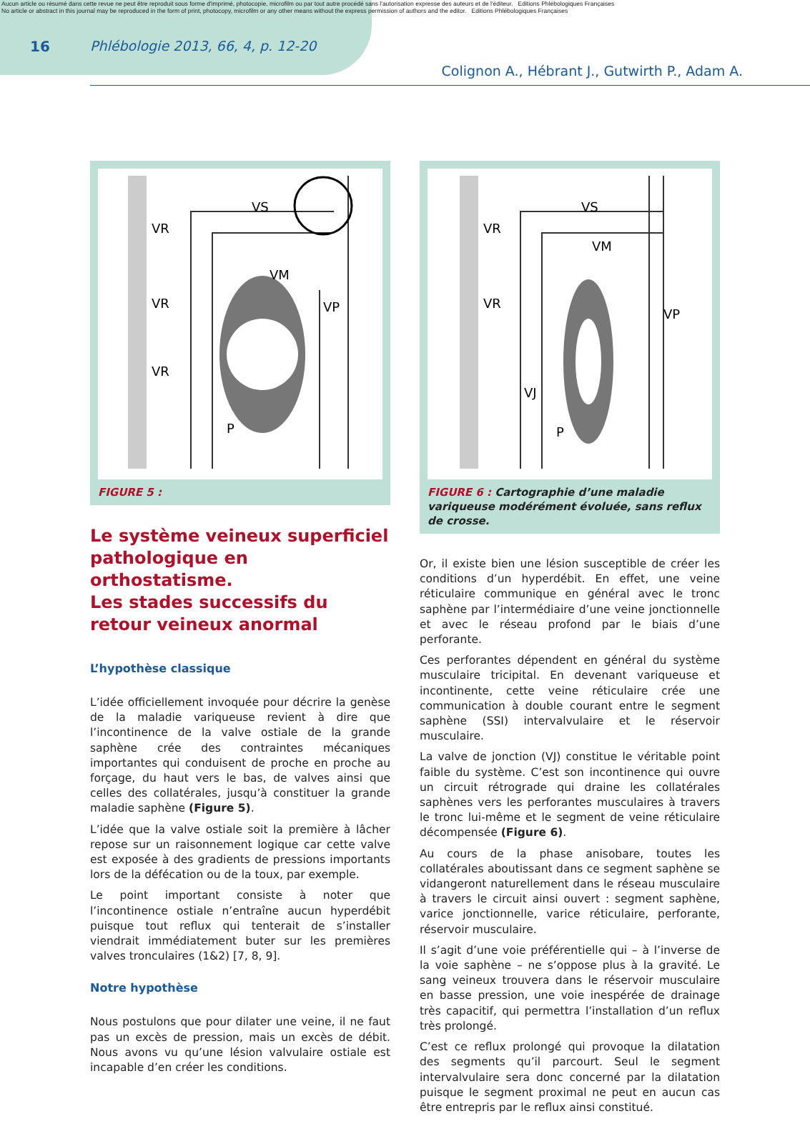Aucun article ou résumé dans cette revue ne peut être reproduit sous forme d'imprimé, photocopie, microfilm ou par tout autre procédé sans l'autorisation expresse des auteurs et de l'éditeur. Editions Phlébologiques Françaises
No article or abstract in this journal may be reproduced in the form of print, photocopy, microfilm or any other means without the express permission of authors and the editor. Editions Phlébologiques Françaises
16 Phlébologie 2013, 66, 4, p. 12-20
Colignon A., Hébrant J., Gutwirth P., Adam A.
VS
VR
VR
VR
VM
VP
P
FIGURE 5 :
Le système veineux superficiel pathologique en orthostatisme.
Les stades successifs du retour veineux anormal
L’hypothèse classique
L’idée officiellement invoquée pour décrire la genèse de la maladie variqueuse revient à dire que l’incontinence de la valve ostiale de la grande saphène crée des contraintes mécaniques importantes qui conduisent de proche en proche au forçage, du haut vers le bas, de valves ainsi que celles des collatérales, jusqu’à constituer la grande maladie saphène (Figure 5).
L’idée que la valve ostiale soit la première à lâcher repose sur un raisonnement logique car cette valve est exposée à des gradients de pressions importants lors de la défécation ou de la toux, par exemple.
Le point important consiste à noter que l’incontinence ostiale n’entraîne aucun hyperdébit puisque tout reflux qui tenterait de s’installer viendrait immédiatement buter sur les premières valves tronculaires (1&2) [7, 8, 9].
Notre hypothèse
Nous postulons que pour dilater une veine, il ne faut pas un excès de pression, mais un excès de débit. Nous avons vu qu’une lésion valvulaire ostiale est incapable d’en créer les conditions.
VS
VR
VR
VM
VP
VJ
P
FIGURE 6 : Cartographie d’une maladie variqueuse modérément évoluée, sans reflux de crosse.
Or, il existe bien une lésion susceptible de créer les conditions d’un hyperdébit. En effet, une veine réticulaire communique en général avec le tronc saphène par l’intermédiaire d’une veine jonctionnelle et avec le réseau profond par le biais d’une perforante.
Ces perforantes dépendent en général du système musculaire tricipital. En devenant variqueuse et incontinente, cette veine réticulaire crée une communication à double courant entre le segment saphène (SSI) intervalvulaire et le réservoir musculaire.
La valve de jonction (VJ) constitue le véritable point faible du système. C’est son incontinence qui ouvre un circuit rétrograde qui draine les collatérales saphènes vers les perforantes musculaires à travers le tronc lui-même et le segment de veine réticulaire décompensée (Figure 6).
Au cours de la phase anisobare, toutes les collatérales aboutissant dans ce segment saphène se vidangeront naturellement dans le réseau musculaire à travers le circuit ainsi ouvert : segment saphène, varice jonctionnelle, varice réticulaire, perforante, réservoir musculaire.
Il s’agit d’une voie préférentielle qui – à l’inverse de la voie saphène – ne s’oppose plus à la gravité. Le sang veineux trouvera dans le réservoir musculaire en basse pression, une voie inespérée de drainage très capacitif, qui permettra l’installation d’un reflux très prolongé.
C’est ce reflux prolongé qui provoque la dilatation des segments qu’il parcourt. Seul le segment intervalvulaire sera donc concerné par la dilatation puisque le segment proximal ne peut en aucun cas être entrepris par le reflux ainsi constitué.